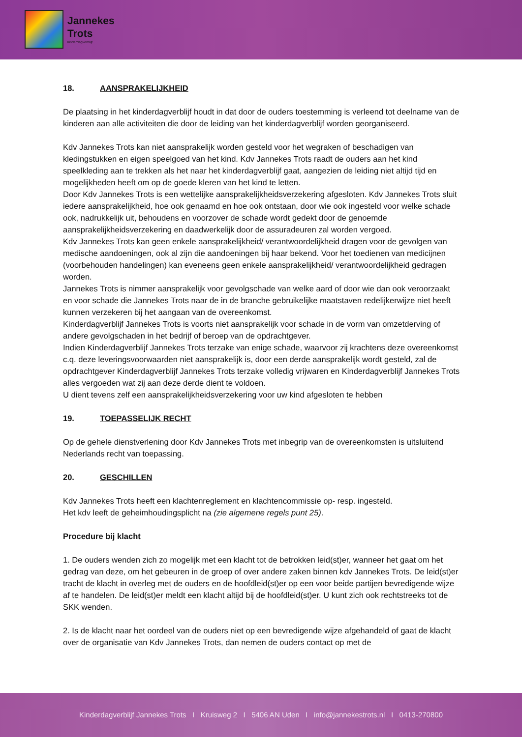Jannekes
Trots
kinderdagverblijf
18. AANSPRAKELIJKHEID
De plaatsing in het kinderdagverblijf houdt in dat door de ouders toestemming is verleend tot deelname van de kinderen aan alle activiteiten die door de leiding van het kinderdagverblijf worden georganiseerd.
Kdv Jannekes Trots kan niet aansprakelijk worden gesteld voor het wegraken of beschadigen van kledingstukken en eigen speelgoed van het kind. Kdv Jannekes Trots raadt de ouders aan het kind speelkleding aan te trekken als het naar het kinderdagverblijf gaat, aangezien de leiding niet altijd tijd en mogelijkheden heeft om op de goede kleren van het kind te letten.
Door Kdv Jannekes Trots is een wettelijke aansprakelijkheidsverzekering afgesloten. Kdv Jannekes Trots sluit iedere aansprakelijkheid, hoe ook genaamd en hoe ook ontstaan, door wie ook ingesteld voor welke schade ook, nadrukkelijk uit, behoudens en voorzover de schade wordt gedekt door de genoemde aansprakelijkheidsverzekering en daadwerkelijk door de assuradeuren zal worden vergoed.
Kdv Jannekes Trots kan geen enkele aansprakelijkheid/ verantwoordelijkheid dragen voor de gevolgen van medische aandoeningen, ook al zijn die aandoeningen bij haar bekend. Voor het toedienen van medicijnen (voorbehouden handelingen) kan eveneens geen enkele aansprakelijkheid/ verantwoordelijkheid gedragen worden.
Jannekes Trots is nimmer aansprakelijk voor gevolgschade van welke aard of door wie dan ook veroorzaakt en voor schade die Jannekes Trots naar de in de branche gebruikelijke maatstaven redelijkerwijze niet heeft kunnen verzekeren bij het aangaan van de overeenkomst.
Kinderdagverblijf Jannekes Trots is voorts niet aansprakelijk voor schade in de vorm van omzetderving of andere gevolgschaden in het bedrijf of beroep van de opdrachtgever.
Indien Kinderdagverblijf Jannekes Trots terzake van enige schade, waarvoor zij krachtens deze overeenkomst c.q. deze leveringsvoorwaarden niet aansprakelijk is, door een derde aansprakelijk wordt gesteld, zal de opdrachtgever Kinderdagverblijf Jannekes Trots terzake volledig vrijwaren en Kinderdagverblijf Jannekes Trots alles vergoeden wat zij aan deze derde dient te voldoen.
U dient tevens zelf een aansprakelijkheidsverzekering voor uw kind afgesloten te hebben
19. TOEPASSELIJK RECHT
Op de gehele dienstverlening door Kdv Jannekes Trots met inbegrip van de overeenkomsten is uitsluitend Nederlands recht van toepassing.
20. GESCHILLEN
Kdv Jannekes Trots heeft een klachtenreglement en klachtencommissie op- resp. ingesteld.
Het kdv leeft de geheimhoudingsplicht na (zie algemene regels punt 25).
Procedure bij klacht
1. De ouders wenden zich zo mogelijk met een klacht tot de betrokken leid(st)er, wanneer het gaat om het gedrag van deze, om het gebeuren in de groep of over andere zaken binnen kdv Jannekes Trots. De leid(st)er tracht de klacht in overleg met de ouders en de hoofdleid(st)er op een voor beide partijen bevredigende wijze af te handelen. De leid(st)er meldt een klacht altijd bij de hoofdleid(st)er. U kunt zich ook rechtstreeks tot de SKK wenden.
2. Is de klacht naar het oordeel van de ouders niet op een bevredigende wijze afgehandeld of gaat de klacht over de organisatie van Kdv Jannekes Trots, dan nemen de ouders contact op met de
Kinderdagverblijf Jannekes Trots I Kruisweg 2 I 5406 AN Uden I info@jannekestrots.nl I 0413-270800